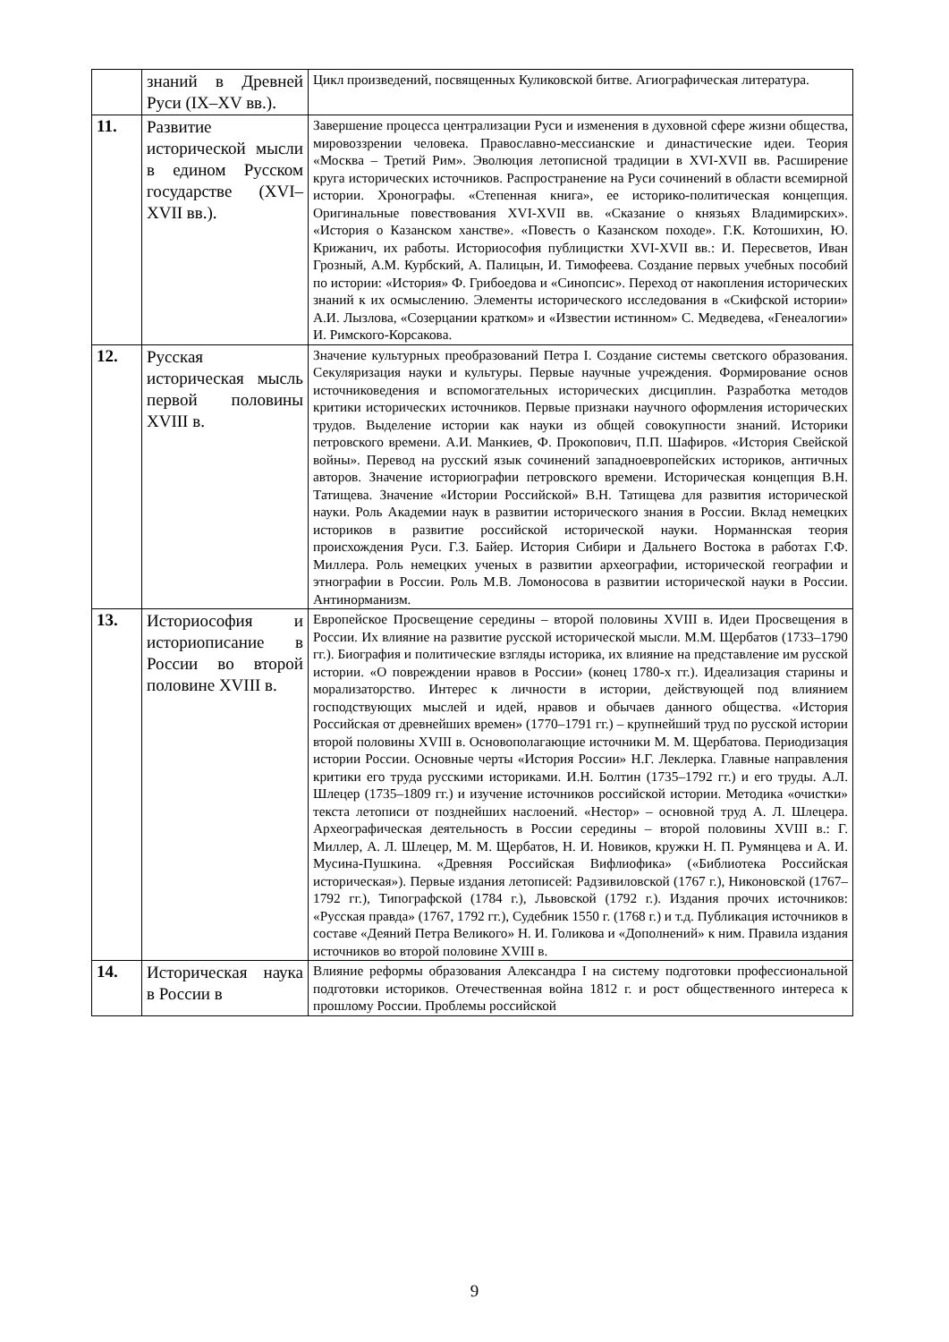| | знаний в Древней Руси (IX–XV вв.). | Цикл произведений, посвященных Куликовской битве. Агиографическая литература. |
| 11. | Развитие исторической мысли в едином Русском государстве (XVI–XVII вв.). | Завершение процесса централизации Руси и изменения в духовной сфере жизни общества, мировоззрении человека. Православно-мессианские и династические идеи. Теория «Москва – Третий Рим». Эволюция летописной традиции в XVI-XVII вв. Расширение круга исторических источников. Распространение на Руси сочинений в области всемирной истории. Хронографы. «Степенная книга», ее историко-политическая концепция. Оригинальные повествования XVI-XVII вв. «Сказание о князьях Владимирских». «История о Казанском ханстве». «Повесть о Казанском походе». Г.К. Котошихин, Ю. Крижанич, их работы. Историософия публицистки XVI-XVII вв.: И. Пересветов, Иван Грозный, А.М. Курбский, А. Палицын, И. Тимофеева. Создание первых учебных пособий по истории: «История» Ф. Грибоедова и «Синопсис». Переход от накопления исторических знаний к их осмыслению. Элементы исторического исследования в «Скифской истории» А.И. Лызлова, «Созерцании кратком» и «Известии истинном» С. Медведева, «Генеалогии» И. Римского-Корсакова. |
| 12. | Русская историческая мысль первой половины XVIII в. | Значение культурных преобразований Петра I. Создание системы светского образования. Секуляризация науки и культуры. Первые научные учреждения. Формирование основ источниковедения и вспомогательных исторических дисциплин. Разработка методов критики исторических источников. Первые признаки научного оформления исторических трудов. Выделение истории как науки из общей совокупности знаний. Историки петровского времени. А.И. Манкиев, Ф. Прокопович, П.П. Шафиров. «История Свейской войны». Перевод на русский язык сочинений западноевропейских историков, античных авторов. Значение историографии петровского времени. Историческая концепция В.Н. Татищева. Значение «Истории Российской» В.Н. Татищева для развития исторической науки. Роль Академии наук в развитии исторического знания в России. Вклад немецких историков в развитие российской исторической науки. Норманнская теория происхождения Руси. Г.З. Байер. История Сибири и Дальнего Востока в работах Г.Ф. Миллера. Роль немецких ученых в развитии археографии, исторической географии и этнографии в России. Роль М.В. Ломоносова в развитии исторической науки в России. Антинорманизм. |
| 13. | Историософия и историописание в России во второй половине XVIII в. | Европейское Просвещение середины – второй половины XVIII в. Идеи Просвещения в России. Их влияние на развитие русской исторической мысли. М.М. Щербатов (1733–1790 гг.). Биография и политические взгляды историка, их влияние на представление им русской истории. «О повреждении нравов в России» (конец 1780-х гг.). Идеализация старины и морализаторство. Интерес к личности в истории, действующей под влиянием господствующих мыслей и идей, нравов и обычаев данного общества. «История Российская от древнейших времен» (1770–1791 гг.) – крупнейший труд по русской истории второй половины XVIII в. Основополагающие источники М. М. Щербатова. Периодизация истории России. Основные черты «История России» Н.Г. Леклерка. Главные направления критики его труда русскими историками. И.Н. Болтин (1735–1792 гг.) и его труды. А.Л. Шлецер (1735–1809 гг.) и изучение источников российской истории. Методика «очистки» текста летописи от позднейших наслоений. «Нестор» – основной труд А. Л. Шлецера. Археографическая деятельность в России середины – второй половины XVIII в.: Г. Миллер, А. Л. Шлецер, М. М. Щербатов, Н. И. Новиков, кружки Н. П. Румянцева и А. И. Мусина-Пушкина. «Древняя Российская Вифлиофика» («Библиотека Российская историческая»). Первые издания летописей: Радзивиловской (1767 г.), Никоновской (1767–1792 гг.), Типографской (1784 г.), Львовской (1792 г.). Издания прочих источников: «Русская правда» (1767, 1792 гг.), Судебник 1550 г. (1768 г.) и т.д. Публикация источников в составе «Деяний Петра Великого» Н. И. Голикова и «Дополнений» к ним. Правила издания источников во второй половине XVIII в. |
| 14. | Историческая наука в России в | Влияние реформы образования Александра I на систему подготовки профессиональной подготовки историков. Отечественная война 1812 г. и рост общественного интереса к прошлому России. Проблемы российской |
9